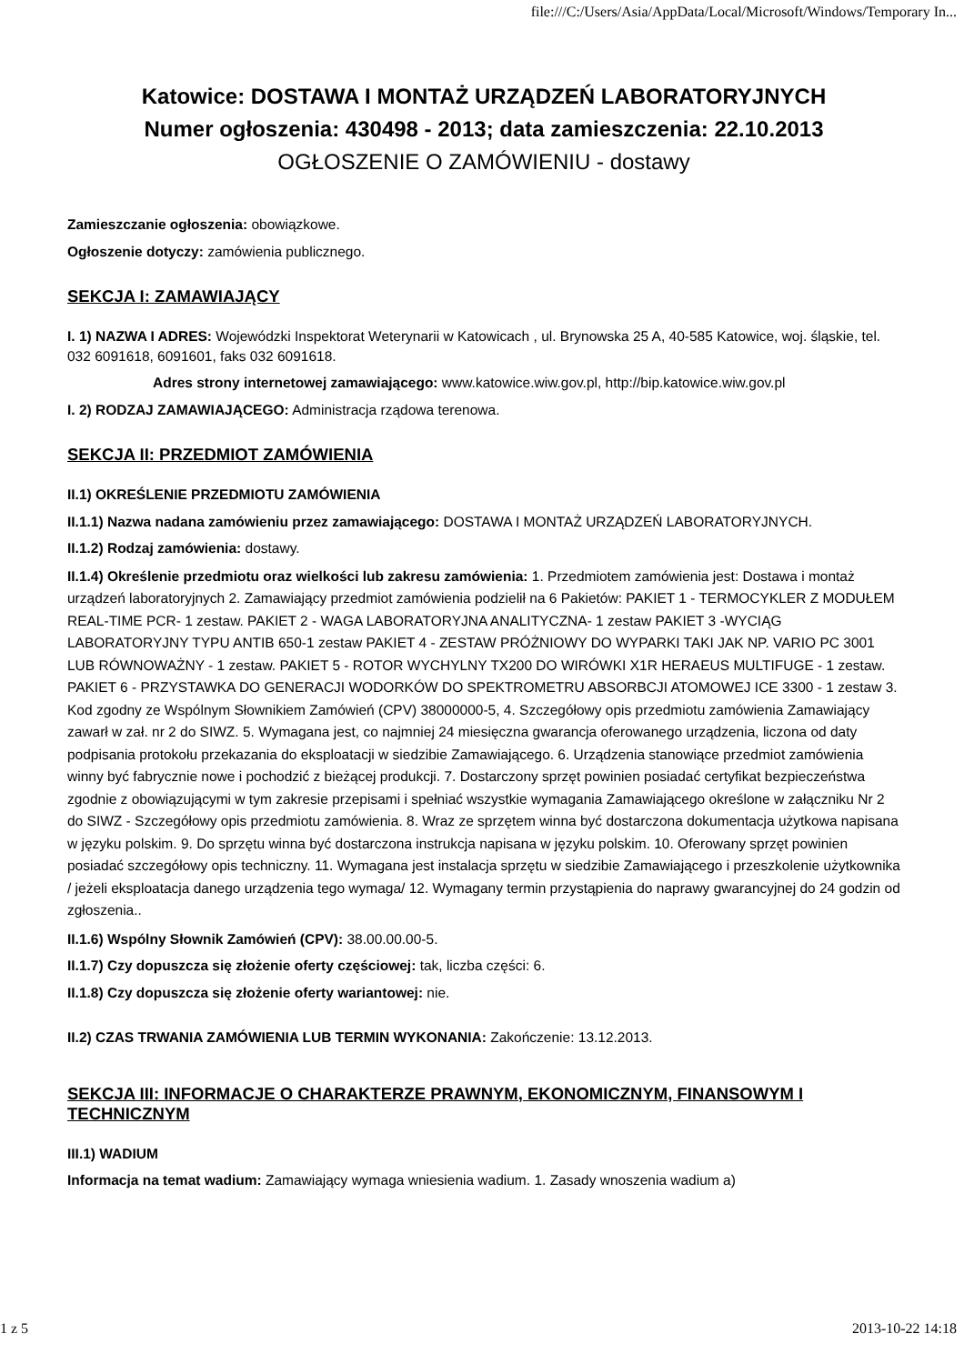file:///C:/Users/Asia/AppData/Local/Microsoft/Windows/Temporary In...
Katowice: DOSTAWA I MONTAŻ URZĄDZEŃ LABORATORYJNYCH
Numer ogłoszenia: 430498 - 2013; data zamieszczenia: 22.10.2013
OGŁOSZENIE O ZAMÓWIENIU - dostawy
Zamieszczanie ogłoszenia: obowiązkowe.
Ogłoszenie dotyczy: zamówienia publicznego.
SEKCJA I: ZAMAWIAJĄCY
I. 1) NAZWA I ADRES: Wojewódzki Inspektorat Weterynarii w Katowicach , ul. Brynowska 25 A, 40-585 Katowice, woj. śląskie, tel. 032 6091618, 6091601, faks 032 6091618.
Adres strony internetowej zamawiającego: www.katowice.wiw.gov.pl, http://bip.katowice.wiw.gov.pl
I. 2) RODZAJ ZAMAWIAJĄCEGO: Administracja rządowa terenowa.
SEKCJA II: PRZEDMIOT ZAMÓWIENIA
II.1) OKREŚLENIE PRZEDMIOTU ZAMÓWIENIA
II.1.1) Nazwa nadana zamówieniu przez zamawiającego: DOSTAWA I MONTAŻ URZĄDZEŃ LABORATORYJNYCH.
II.1.2) Rodzaj zamówienia: dostawy.
II.1.4) Określenie przedmiotu oraz wielkości lub zakresu zamówienia: 1. Przedmiotem zamówienia jest: Dostawa i montaż urządzeń laboratoryjnych 2. Zamawiający przedmiot zamówienia podzielił na 6 Pakietów: PAKIET 1 - TERMOCYKLER Z MODUŁEM REAL-TIME PCR- 1 zestaw. PAKIET 2 - WAGA LABORATORYJNA ANALITYCZNA- 1 zestaw PAKIET 3 -WYCIĄG LABORATORYJNY TYPU ANTIB 650-1 zestaw PAKIET 4 - ZESTAW PRÓŻNIOWY DO WYPARKI TAKI JAK NP. VARIO PC 3001 LUB RÓWNOWAŻNY - 1 zestaw. PAKIET 5 - ROTOR WYCHYLNY TX200 DO WIRÓWKI X1R HERAEUS MULTIFUGE - 1 zestaw. PAKIET 6 - PRZYSTAWKA DO GENERACJI WODORKÓW DO SPEKTROMETRU ABSORBCJI ATOMOWEJ ICE 3300 - 1 zestaw 3. Kod zgodny ze Wspólnym Słownikiem Zamówień (CPV) 38000000-5, 4. Szczegółowy opis przedmiotu zamówienia Zamawiający zawarł w zał. nr 2 do SIWZ. 5. Wymagana jest, co najmniej 24 miesięczna gwarancja oferowanego urządzenia, liczona od daty podpisania protokołu przekazania do eksploatacji w siedzibie Zamawiającego. 6. Urządzenia stanowiące przedmiot zamówienia winny być fabrycznie nowe i pochodzić z bieżącej produkcji. 7. Dostarczony sprzęt powinien posiadać certyfikat bezpieczeństwa zgodnie z obowiązującymi w tym zakresie przepisami i spełniać wszystkie wymagania Zamawiającego określone w załączniku Nr 2 do SIWZ - Szczegółowy opis przedmiotu zamówienia. 8. Wraz ze sprzętem winna być dostarczona dokumentacja użytkowa napisana w języku polskim. 9. Do sprzętu winna być dostarczona instrukcja napisana w języku polskim. 10. Oferowany sprzęt powinien posiadać szczegółowy opis techniczny. 11. Wymagana jest instalacja sprzętu w siedzibie Zamawiającego i przeszkolenie użytkownika / jeżeli eksploatacja danego urządzenia tego wymaga/ 12. Wymagany termin przystąpienia do naprawy gwarancyjnej do 24 godzin od zgłoszenia..
II.1.6) Wspólny Słownik Zamówień (CPV): 38.00.00.00-5.
II.1.7) Czy dopuszcza się złożenie oferty częściowej: tak, liczba części: 6.
II.1.8) Czy dopuszcza się złożenie oferty wariantowej: nie.
II.2) CZAS TRWANIA ZAMÓWIENIA LUB TERMIN WYKONANIA: Zakończenie: 13.12.2013.
SEKCJA III: INFORMACJE O CHARAKTERZE PRAWNYM, EKONOMICZNYM, FINANSOWYM I TECHNICZNYM
III.1) WADIUM
Informacja na temat wadium: Zamawiający wymaga wniesienia wadium. 1. Zasady wnoszenia wadium a)
1 z 5 2013-10-22 14:18